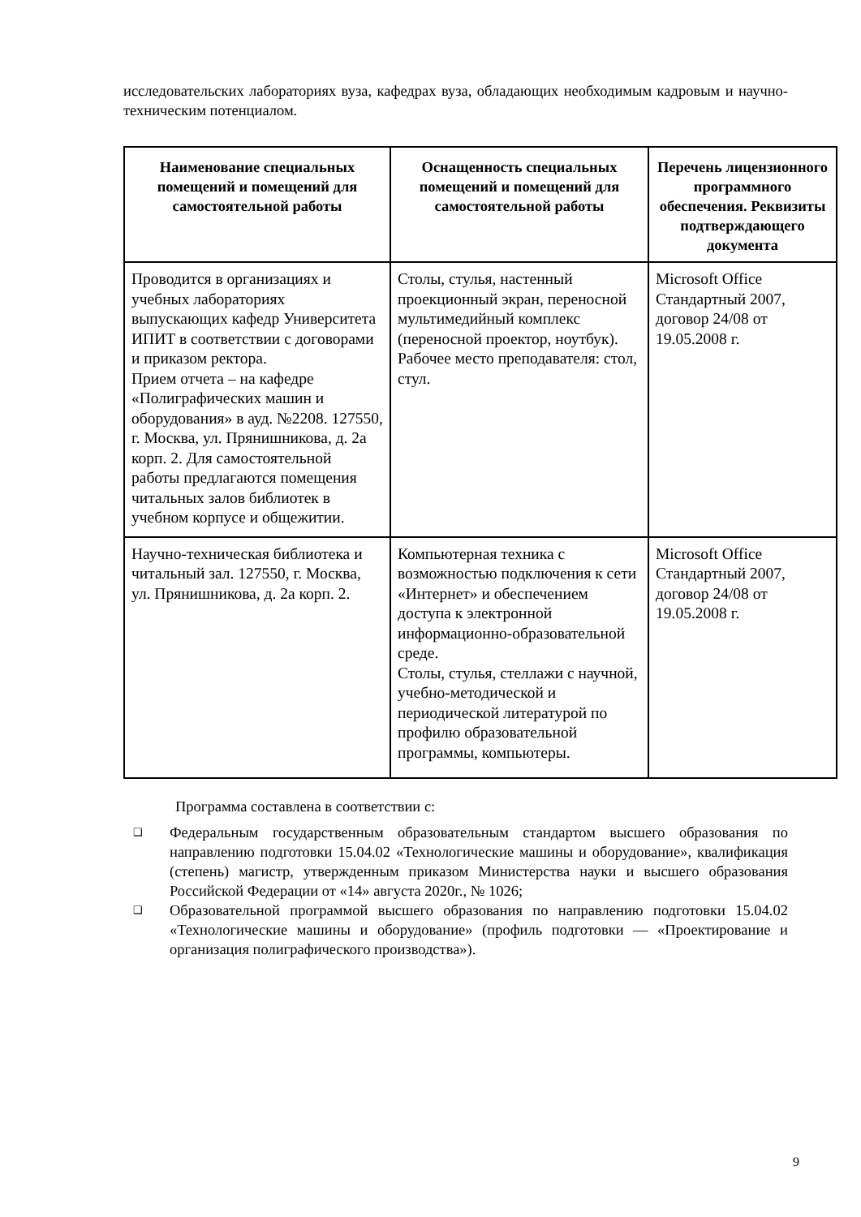исследовательских лабораториях вуза, кафедрах вуза, обладающих необходимым кадровым и научно-техническим потенциалом.
| Наименование специальных помещений и помещений для самостоятельной работы | Оснащенность специальных помещений и помещений для самостоятельной работы | Перечень лицензионного программного обеспечения. Реквизиты подтверждающего документа |
| --- | --- | --- |
| Проводится в организациях и учебных лабораториях выпускающих кафедр Университета ИПИТ в соответствии с договорами и приказом ректора. Прием отчета – на кафедре «Полиграфических машин и оборудования» в ауд. №2208. 127550, г. Москва, ул. Прянишникова, д. 2а корп. 2. Для самостоятельной работы предлагаются помещения читальных залов библиотек в учебном корпусе и общежитии. | Столы, стулья, настенный проекционный экран, переносной мультимедийный комплекс (переносной проектор, ноутбук). Рабочее место преподавателя: стол, стул. | Microsoft Office Стандартный 2007, договор 24/08 от 19.05.2008 г. |
| Научно-техническая библиотека и читальный зал. 127550, г. Москва, ул. Прянишникова, д. 2а корп. 2. | Компьютерная техника с возможностью подключения к сети «Интернет» и обеспечением доступа к электронной информационно-образовательной среде. Столы, стулья, стеллажи с научной, учебно-методической и периодической литературой по профилю образовательной программы, компьютеры. | Microsoft Office Стандартный 2007, договор 24/08 от 19.05.2008 г. |
Программа составлена в соответствии с:
❑ Федеральным государственным образовательным стандартом высшего образования по направлению подготовки 15.04.02 «Технологические машины и оборудование», квалификация (степень) магистр, утвержденным приказом Министерства науки и высшего образования Российской Федерации от «14» августа 2020г., № 1026;
❑ Образовательной программой высшего образования по направлению подготовки 15.04.02 «Технологические машины и оборудование» (профиль подготовки — «Проектирование и организация полиграфического производства»).
9